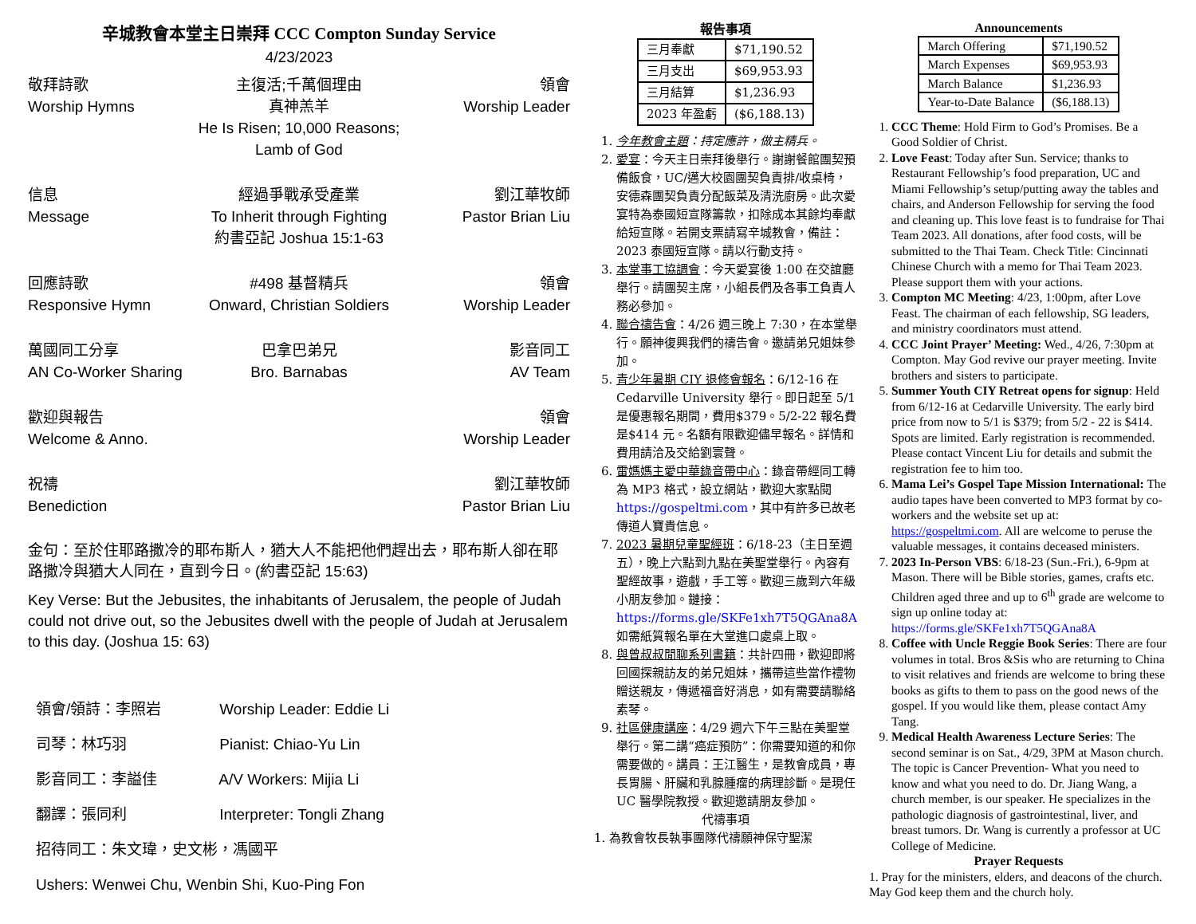辛城教會本堂主日崇拜 CCC Compton Sunday Service
4/23/2023
敬拜詩歌
Worship Hymns
主復活;千萬個理由
真神羔羊
He Is Risen; 10,000 Reasons;
Lamb of God
領會
Worship Leader
信息
Message
經過爭戰承受產業
To Inherit through Fighting
約書亞記 Joshua 15:1-63
劉江華牧師
Pastor Brian Liu
回應詩歌
Responsive Hymn
#498 基督精兵
Onward, Christian Soldiers
領會
Worship Leader
萬國同工分享
AN Co-Worker Sharing
巴拿巴弟兄
Bro. Barnabas
影音同工
AV Team
歡迎與報告
Welcome & Anno.
領會
Worship Leader
祝禱
Benediction
劉江華牧師
Pastor Brian Liu
金句：至於住耶路撒冷的耶布斯人，猶大人不能把他們趕出去，耶布斯人卻在耶路撒冷與猶大人同在，直到今日。(約書亞記 15:63)
Key Verse: But the Jebusites, the inhabitants of Jerusalem, the people of Judah could not drive out, so the Jebusites dwell with the people of Judah at Jerusalem to this day. (Joshua 15: 63)
領會/領詩：李照岩 Worship Leader: Eddie Li
司琴：林巧羽 Pianist: Chiao-Yu Lin
影音同工：李謚佳 A/V Workers: Mijia Li
翻譯：張同利 Interpreter: Tongli Zhang
招待同工：朱文瑋，史文彬，馮國平
Ushers: Wenwei Chu, Wenbin Shi, Kuo-Ping Fon
報告事項
| 三月奉獻 | $71,190.52 |
| 三月支出 | $69,953.93 |
| 三月結算 | $1,236.93 |
| 2023 年盈虧 | ($6,188.13) |
1. 今年教會主題：持定應許，做主精兵。
2. 愛宴：今天主日崇拜後舉行。謝謝餐館團契預備飯食，UC/邁大校園團契負責排/收桌椅，安德森團契負責分配飯菜及清洗廚房。此次愛宴特為泰國短宣隊籌款，扣除成本其餘均奉獻給短宣隊。若開支票請寫辛城教會，備註：2023 泰國短宣隊。請以行動支持。
3. 本堂事工協調會：今天愛宴後 1:00 在交誼廳舉行。請團契主席，小組長們及各事工負責人務必參加。
4. 聯合禱告會：4/26 週三晚上 7:30，在本堂舉行。願神復興我們的禱告會。邀請弟兄姐妹參加。
5. 青少年暑期 CIY 退修會報名：6/12-16 在 Cedarville University 舉行。即日起至 5/1 是優惠報名期間，費用$379。5/2-22 報名費是$414 元。名額有限歡迎儘早報名。詳情和費用請洽及交給劉寰聲。
6. 雷媽媽主愛中華錄音帶中心：錄音帶經同工轉為 MP3 格式，設立網站，歡迎大家點閱 https://gospeltmi.com，其中有許多已故老傳道人寶貴信息。
7. 2023 暑期兒童聖經班：6/18-23（主日至週五），晚上六點到九點在美聖堂舉行。內容有聖經故事，遊戲，手工等。歡迎三歲到六年級小朋友參加。鏈接：https://forms.gle/SKFe1xh7T5QGAna8A 如需紙質報名單在大堂進口處桌上取。
8. 與曾叔叔閒聊系列書籍：共計四冊，歡迎即將回國探親訪友的弟兄姐妹，攜帶這些當作禮物贈送親友，傳遞福音好消息，如有需要請聯絡素琴。
9. 社區健康講座：4/29 週六下午三點在美聖堂舉行。第二講“癌症預防”：你需要知道的和你需要做的。講員：王江醫生，是教會成員，專長胃腸、肝臟和乳腺腫瘤的病理診斷。是現任 UC 醫學院教授。歡迎邀請朋友參加。
代禱事項
1. 為教會牧長執事團隊代禱願神保守聖潔
Announcements
| March Offering | $71,190.52 |
| March Expenses | $69,953.93 |
| March Balance | $1,236.93 |
| Year-to-Date Balance | ($6,188.13) |
1. CCC Theme: Hold Firm to God’s Promises. Be a Good Soldier of Christ.
2. Love Feast: Today after Sun. Service; thanks to Restaurant Fellowship’s food preparation, UC and Miami Fellowship’s setup/putting away the tables and chairs, and Anderson Fellowship for serving the food and cleaning up. This love feast is to fundraise for Thai Team 2023. All donations, after food costs, will be submitted to the Thai Team. Check Title: Cincinnati Chinese Church with a memo for Thai Team 2023. Please support them with your actions.
3. Compton MC Meeting: 4/23, 1:00pm, after Love Feast. The chairman of each fellowship, SG leaders, and ministry coordinators must attend.
4. CCC Joint Prayer’ Meeting: Wed., 4/26, 7:30pm at Compton. May God revive our prayer meeting. Invite brothers and sisters to participate.
5. Summer Youth CIY Retreat opens for signup: Held from 6/12-16 at Cedarville University. The early bird price from now to 5/1 is $379; from 5/2 - 22 is $414. Spots are limited. Early registration is recommended. Please contact Vincent Liu for details and submit the registration fee to him too.
6. Mama Lei’s Gospel Tape Mission International: The audio tapes have been converted to MP3 format by co-workers and the website set up at: https://gospeltmi.com. All are welcome to peruse the valuable messages, it contains deceased ministers.
7. 2023 In-Person VBS: 6/18-23 (Sun.-Fri.), 6-9pm at Mason. There will be Bible stories, games, crafts etc. Children aged three and up to 6<sup>th</sup> grade are welcome to sign up online today at: https://forms.gle/SKFe1xh7T5QGAna8A
8. Coffee with Uncle Reggie Book Series: There are four volumes in total. Bros &Sis who are returning to China to visit relatives and friends are welcome to bring these books as gifts to them to pass on the good news of the gospel. If you would like them, please contact Amy Tang.
9. Medical Health Awareness Lecture Series: The second seminar is on Sat., 4/29, 3PM at Mason church. The topic is Cancer Prevention- What you need to know and what you need to do. Dr. Jiang Wang, a church member, is our speaker. He specializes in the pathologic diagnosis of gastrointestinal, liver, and breast tumors. Dr. Wang is currently a professor at UC College of Medicine.
Prayer Requests
1. Pray for the ministers, elders, and deacons of the church. May God keep them and the church holy.